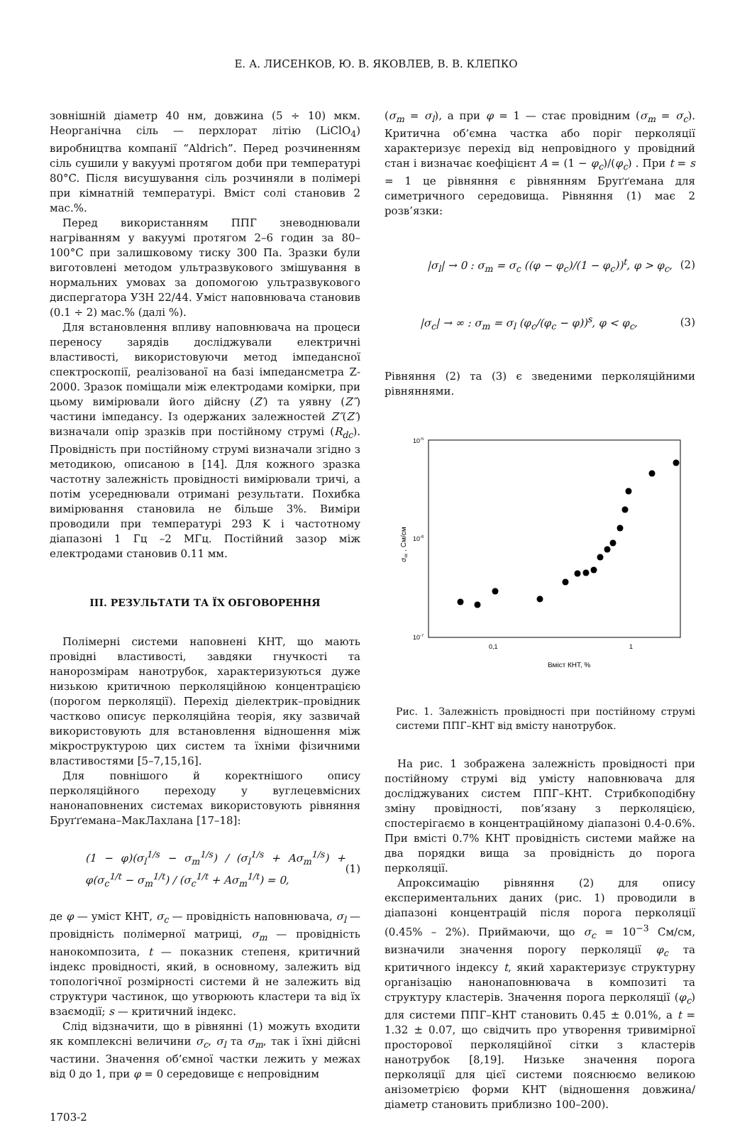Е. А. ЛИСЕНКОВ, Ю. В. ЯКОВЛЕВ, В. В. КЛЕПКО
зовнішній діаметр 40 нм, довжина (5 ÷ 10) мкм. Неорганічна сіль — перхлорат літію (LiClO<sub>4</sub>) виробництва компанії “Aldrich”. Перед розчиненням сіль сушили у вакуумі протягом доби при температурі 80°C. Після висушування сіль розчиняли в полімері при кімнатній температурі. Вміст солі становив 2 мас.%.
Перед використанням ППГ зневоднювали нагріванням у вакуумі протягом 2–6 годин за 80–100°C при залишковому тиску 300 Па. Зразки були виготовлені методом ультразвукового змішування в нормальних умовах за допомогою ультразвукового диспергатора УЗН 22/44. Уміст наповнювача становив (0.1 ÷ 2) мас.% (далі %).
Для встановлення впливу наповнювача на процеси переносу зарядів досліджували електричні властивості, використовуючи метод імпедансної спектроскопії, реалізованої на базі імпедансметра Z-2000. Зразок поміщали між електродами комірки, при цьому вимірювали його дійсну (Z′) та уявну (Z″) частини імпедансу. Із одержаних залежностей Z″(Z′) визначали опір зразків при постійному струмі (R<sub>dc</sub>). Провідність при постійному струмі визначали згідно з методикою, описаною в [14]. Для кожного зразка частотну залежність провідності вимірювали тричі, а потім усереднювали отримані результати. Похибка вимірювання становила не більше 3%. Виміри проводили при температурі 293 K і частотному діапазоні 1 Гц –2 МГц. Постійний зазор між електродами становив 0.11 мм.
III. РЕЗУЛЬТАТИ ТА ЇХ ОБГОВОРЕННЯ
Полімерні системи наповнені КНТ, що мають провідні властивості, завдяки гнучкості та нанорозмірам нанотрубок, характеризуються дуже низькою критичною перколяційною концентрацією (порогом перколяції). Перехід діелектрик–провідник частково описує перколяційна теорія, яку зазвичай використовують для встановлення відношення між мікроструктурою цих систем та їхніми фізичними властивостями [5–7,15,16].
Для повнішого й коректнішого опису перколяційного переходу у вуглецевмісних нанонаповнених системах використовують рівняння Бруґґемана–МакЛахлана [17–18]:
(1 − φ)(σ<sub>l</sub><sup>1/s</sup> − σ<sub>m</sub><sup>1/s</sup>) / (σ<sub>l</sub><sup>1/s</sup> + Aσ<sub>m</sub><sup>1/s</sup>) + φ(σ<sub>c</sub><sup>1/t</sup> − σ<sub>m</sub><sup>1/t</sup>) / (σ<sub>c</sub><sup>1/t</sup> + Aσ<sub>m</sub><sup>1/t</sup>) = 0, (1)
де φ — уміст КНТ, σ<sub>c</sub> — провідність наповнювача, σ<sub>l</sub> — провідність полімерної матриці, σ<sub>m</sub> — провідність нанокомпозита, t — показник степеня, критичний індекс провідності, який, в основному, залежить від топологічної розмірності системи й не залежить від структури частинок, що утворюють кластери та від їх взаємодії; s — критичний індекс.
Слід відзначити, що в рівнянні (1) можуть входити як комплексні величини σ<sub>c</sub>, σ<sub>l</sub> та σ<sub>m</sub>, так і їхні дійсні частини. Значення об’ємної частки лежить у межах від 0 до 1, при φ = 0 середовище є непровідним
1703-2
(σ<sub>m</sub> = σ<sub>l</sub>), а при φ = 1 — стає провідним (σ<sub>m</sub> = σ<sub>c</sub>). Критична об’ємна частка або поріг перколяції характеризує перехід від непровідного у провідний стан і визначає коефіцієнт A = (1 − φ<sub>c</sub>)/(φ<sub>c</sub>) . При t = s = 1 це рівняння є рівнянням Бруґґемана для симетричного середовища. Рівняння (1) має 2 розв’язки:
|σ<sub>l</sub>| → 0 : σ<sub>m</sub> = σ<sub>c</sub> ((φ − φ<sub>c</sub>)/(1 − φ<sub>c</sub>))<sup>t</sup>, φ > φ<sub>c</sub>, (2)
|σ<sub>c</sub>| → ∞ : σ<sub>m</sub> = σ<sub>l</sub> (φ<sub>c</sub>/(φ<sub>c</sub> − φ))<sup>s</sup>, φ < φ<sub>c</sub>, (3)
Рівняння (2) та (3) є зведеними перколяційними рівняннями.
10-5
10-6
10-7
0,1
1
Вміст КНТ, %
σdc , См/см
Рис. 1. Залежність провідності при постійному струмі системи ППГ–КНТ від вмісту нанотрубок.
На рис. 1 зображена залежність провідності при постійному струмі від умісту наповнювача для досліджуваних систем ППГ–КНТ. Стрибкоподібну зміну провідності, пов’язану з перколяцією, спостерігаємо в концентраційному діапазоні 0.4-0.6%. При вмісті 0.7% КНТ провідність системи майже на два порядки вища за провідність до порога перколяції.
Апроксимацію рівняння (2) для опису експериментальних даних (рис. 1) проводили в діапазоні концентрацій після порога перколяції (0.45% – 2%). Приймаючи, що σ<sub>c</sub> = 10<sup>−3</sup> См/см, визначили значення порогу перколяції φ<sub>c</sub> та критичного індексу t, який характеризує структурну організацію нанонаповнювача в композиті та структуру кластерів. Значення порога перколяції (φ<sub>c</sub>) для системи ППГ–КНТ становить 0.45 ± 0.01%, а t = 1.32 ± 0.07, що свідчить про утворення тривимірної просторової перколяційної сітки з кластерів нанотрубок [8,19]. Низьке значення порога перколяції для цієї системи пояснюємо великою анізометрією форми КНТ (відношення довжина/діаметр становить приблизно 100–200).